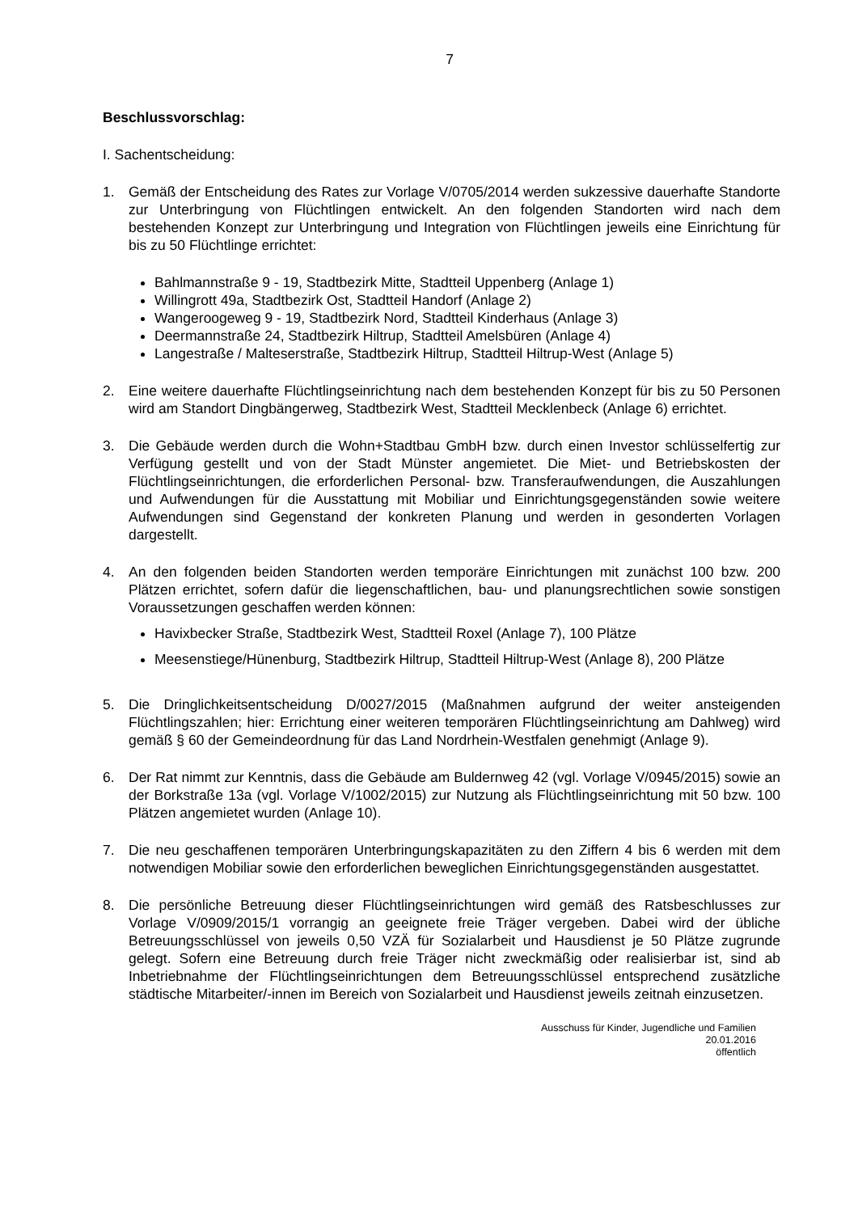7
Beschlussvorschlag:
I. Sachentscheidung:
1. Gemäß der Entscheidung des Rates zur Vorlage V/0705/2014 werden sukzessive dauerhafte Standorte zur Unterbringung von Flüchtlingen entwickelt. An den folgenden Standorten wird nach dem bestehenden Konzept zur Unterbringung und Integration von Flüchtlingen jeweils eine Einrichtung für bis zu 50 Flüchtlinge errichtet:
Bahlmannstraße 9 - 19, Stadtbezirk Mitte, Stadtteil Uppenberg (Anlage 1)
Willingrott 49a, Stadtbezirk Ost, Stadtteil Handorf (Anlage 2)
Wangeroogeweg 9 - 19, Stadtbezirk Nord, Stadtteil Kinderhaus (Anlage 3)
Deermannstraße 24, Stadtbezirk Hiltrup, Stadtteil Amelsbüren (Anlage 4)
Langestraße / Malteserstraße, Stadtbezirk Hiltrup, Stadtteil Hiltrup-West (Anlage 5)
2. Eine weitere dauerhafte Flüchtlingseinrichtung nach dem bestehenden Konzept für bis zu 50 Personen wird am Standort Dingbängerweg, Stadtbezirk West, Stadtteil Mecklenbeck (Anlage 6) errichtet.
3. Die Gebäude werden durch die Wohn+Stadtbau GmbH bzw. durch einen Investor schlüsselfertig zur Verfügung gestellt und von der Stadt Münster angemietet. Die Miet- und Betriebskosten der Flüchtlingseinrichtungen, die erforderlichen Personal- bzw. Transferaufwendungen, die Auszahlungen und Aufwendungen für die Ausstattung mit Mobiliar und Einrichtungsgegenständen sowie weitere Aufwendungen sind Gegenstand der konkreten Planung und werden in gesonderten Vorlagen dargestellt.
4. An den folgenden beiden Standorten werden temporäre Einrichtungen mit zunächst 100 bzw. 200 Plätzen errichtet, sofern dafür die liegenschaftlichen, bau- und planungsrechtlichen sowie sonstigen Voraussetzungen geschaffen werden können:
Havixbecker Straße, Stadtbezirk West, Stadtteil Roxel (Anlage 7), 100 Plätze
Meesenstiege/Hünenburg, Stadtbezirk Hiltrup, Stadtteil Hiltrup-West (Anlage 8), 200 Plätze
5. Die Dringlichkeitsentscheidung D/0027/2015 (Maßnahmen aufgrund der weiter ansteigenden Flüchtlingszahlen; hier: Errichtung einer weiteren temporären Flüchtlingseinrichtung am Dahlweg) wird gemäß § 60 der Gemeindeordnung für das Land Nordrhein-Westfalen genehmigt (Anlage 9).
6. Der Rat nimmt zur Kenntnis, dass die Gebäude am Buldernweg 42 (vgl. Vorlage V/0945/2015) sowie an der Borkstraße 13a (vgl. Vorlage V/1002/2015) zur Nutzung als Flüchtlingseinrichtung mit 50 bzw. 100 Plätzen angemietet wurden (Anlage 10).
7. Die neu geschaffenen temporären Unterbringungskapazitäten zu den Ziffern 4 bis 6 werden mit dem notwendigen Mobiliar sowie den erforderlichen beweglichen Einrichtungsgegenständen ausgestattet.
8. Die persönliche Betreuung dieser Flüchtlingseinrichtungen wird gemäß des Ratsbeschlusses zur Vorlage V/0909/2015/1 vorrangig an geeignete freie Träger vergeben. Dabei wird der übliche Betreuungsschlüssel von jeweils 0,50 VZÄ für Sozialarbeit und Hausdienst je 50 Plätze zugrunde gelegt. Sofern eine Betreuung durch freie Träger nicht zweckmäßig oder realisierbar ist, sind ab Inbetriebnahme der Flüchtlingseinrichtungen dem Betreuungsschlüssel entsprechend zusätzliche städtische Mitarbeiter/-innen im Bereich von Sozialarbeit und Hausdienst jeweils zeitnah einzusetzen.
Ausschuss für Kinder, Jugendliche und Familien
20.01.2016
öffentlich